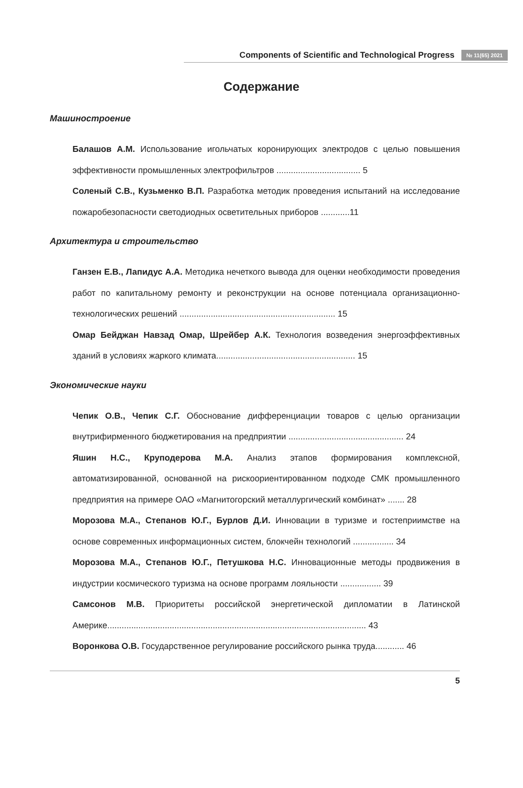Components of Scientific and Technological Progress № 11(65) 2021
Содержание
Машиностроение
Балашов А.М. Использование игольчатых коронирующих электродов с целью повышения эффективности промышленных электрофильтров ................................... 5
Соленый С.В., Кузьменко В.П. Разработка методик проведения испытаний на исследование пожаробезопасности светодиодных осветительных приборов ............11
Архитектура и строительство
Ганзен Е.В., Лапидус А.А. Методика нечеткого вывода для оценки необходимости проведения работ по капитальному ремонту и реконструкции на основе потенциала организационно-технологических решений ................................................................. 15
Омар Бейджан Навзад Омар, Шрейбер А.К. Технология возведения энергоэффективных зданий в условиях жаркого климата.......................................................... 15
Экономические науки
Чепик О.В., Чепик С.Г. Обоснование дифференциации товаров с целью организации внутрифирменного бюджетирования на предприятии ................................................ 24
Яшин Н.С., Круподерова М.А. Анализ этапов формирования комплексной, автоматизированной, основанной на рискоориентированном подходе СМК промышленного предприятия на примере ОАО «Магнитогорский металлургический комбинат» ....... 28
Морозова М.А., Степанов Ю.Г., Бурлов Д.И. Инновации в туризме и гостеприимстве на основе современных информационных систем, блокчейн технологий ................. 34
Морозова М.А., Степанов Ю.Г., Петушкова Н.С. Инновационные методы продвижения в индустрии космического туризма на основе программ лояльности ................. 39
Самсонов М.В. Приоритеты российской энергетической дипломатии в Латинской Америке............................................................................................................ 43
Воронкова О.В. Государственное регулирование российского рынка труда............ 46
5